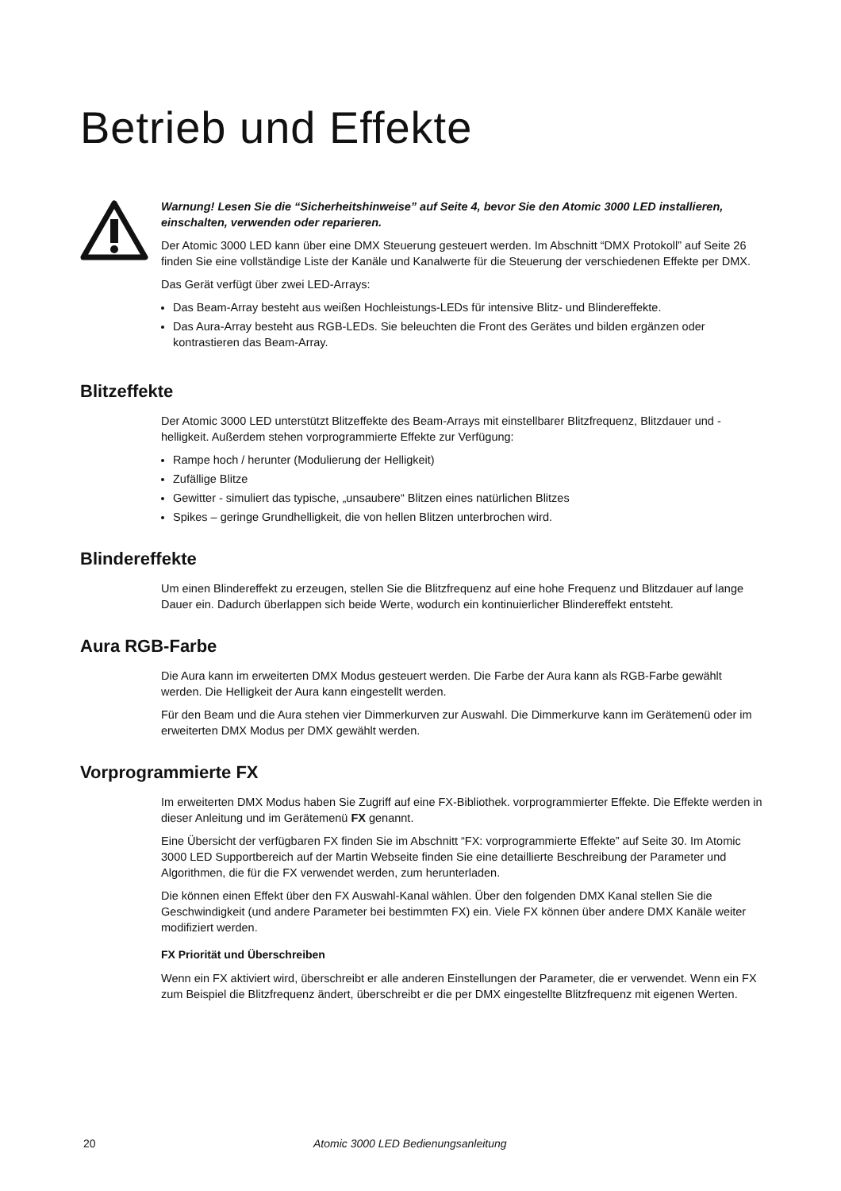Betrieb und Effekte
Warnung! Lesen Sie die “Sicherheitshinweise” auf Seite 4, bevor Sie den Atomic 3000 LED installieren, einschalten, verwenden oder reparieren.
Der Atomic 3000 LED kann über eine DMX Steuerung gesteuert werden. Im Abschnitt “DMX Protokoll” auf Seite 26 finden Sie eine vollständige Liste der Kanäle und Kanalwerte für die Steuerung der verschiedenen Effekte per DMX.
Das Gerät verfügt über zwei LED-Arrays:
Das Beam-Array besteht aus weißen Hochleistungs-LEDs für intensive Blitz- und Blindereffekte.
Das Aura-Array besteht aus RGB-LEDs. Sie beleuchten die Front des Gerätes und bilden ergänzen oder kontrastieren das Beam-Array.
Blitzeffekte
Der Atomic 3000 LED unterstützt Blitzeffekte des Beam-Arrays mit einstellbarer Blitzfrequenz, Blitzdauer und -helligkeit. Außerdem stehen vorprogrammierte Effekte zur Verfügung:
Rampe hoch / herunter (Modulierung der Helligkeit)
Zufällige Blitze
Gewitter - simuliert das typische, „unsaubere“ Blitzen eines natürlichen Blitzes
Spikes – geringe Grundhelligkeit, die von hellen Blitzen unterbrochen wird.
Blindereffekte
Um einen Blindereffekt zu erzeugen, stellen Sie die Blitzfrequenz auf eine hohe Frequenz und Blitzdauer auf lange Dauer ein. Dadurch überlappen sich beide Werte, wodurch ein kontinuierlicher Blindereffekt entsteht.
Aura RGB-Farbe
Die Aura kann im erweiterten DMX Modus gesteuert werden. Die Farbe der Aura kann als RGB-Farbe gewählt werden. Die Helligkeit der Aura kann eingestellt werden.
Für den Beam und die Aura stehen vier Dimmerkurven zur Auswahl. Die Dimmerkurve kann im Gerätemenü oder im erweiterten DMX Modus per DMX gewählt werden.
Vorprogrammierte FX
Im erweiterten DMX Modus haben Sie Zugriff auf eine FX-Bibliothek. vorprogrammierter Effekte. Die Effekte werden in dieser Anleitung und im Gerätemenü FX genannt.
Eine Übersicht der verfügbaren FX finden Sie im Abschnitt “FX: vorprogrammierte Effekte” auf Seite 30. Im Atomic 3000 LED Supportbereich auf der Martin Webseite finden Sie eine detaillierte Beschreibung der Parameter und Algorithmen, die für die FX verwendet werden, zum herunterladen.
Die können einen Effekt über den FX Auswahl-Kanal wählen. Über den folgenden DMX Kanal stellen Sie die Geschwindigkeit (und andere Parameter bei bestimmten FX) ein. Viele FX können über andere DMX Kanäle weiter modifiziert werden.
FX Priorität und Überschreiben
Wenn ein FX aktiviert wird, überschreibt er alle anderen Einstellungen der Parameter, die er verwendet. Wenn ein FX zum Beispiel die Blitzfrequenz ändert, überschreibt er die per DMX eingestellte Blitzfrequenz mit eigenen Werten.
20 Atomic 3000 LED Bedienungsanleitung